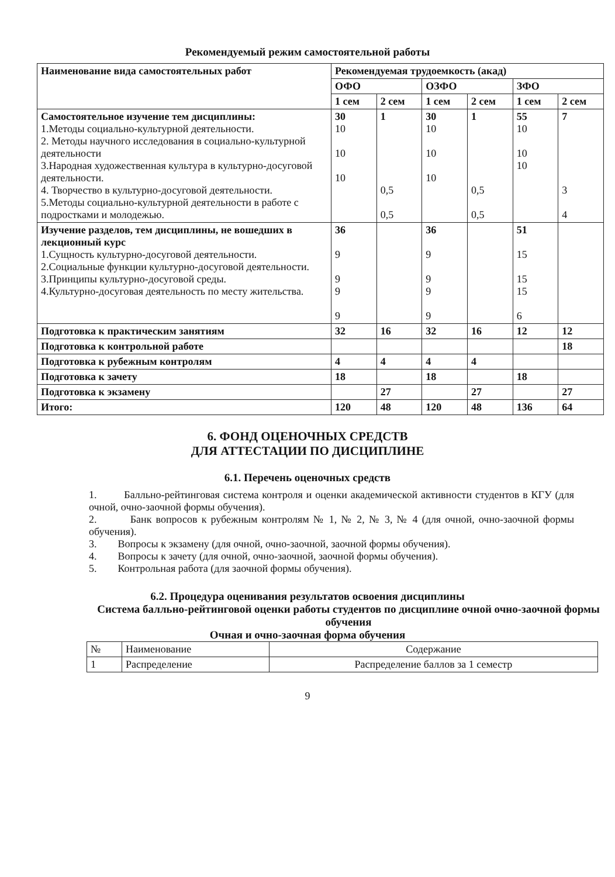Рекомендуемый режим самостоятельной работы
| Наименование вида самостоятельных работ | Рекомендуемая трудоемкость (акад) | | | | | |
| --- | --- | --- | --- | --- | --- | --- |
| | ОФО | | ОЗФО | | ЗФО | |
| | 1 сем | 2 сем | 1 сем | 2 сем | 1 сем | 2 сем |
| Самостоятельное изучение тем дисциплины: 1.Методы социально-культурной деятельности. 2. Методы научного исследования в социально-культурной деятельности 3.Народная художественная культура в культурно-досуговой деятельности. 4. Творчество в культурно-досуговой деятельности. 5.Методы социально-культурной деятельности в работе с подростками и молодежью. | 30 10 10 10 | 1 0,5 0,5 | 30 10 10 10 | 1 0,5 0,5 | 55 10 10 10 | 7 3 4 |
| Изучение разделов, тем дисциплины, не вошедших в лекционный курс 1.Сущность культурно-досуговой деятельности. 2.Социальные функции культурно-досуговой деятельности. 3.Принципы культурно-досуговой среды. 4.Культурно-досуговая деятельность по месту жительства. | 36 9 9 9 9 | | 36 9 9 9 9 | | 51 15 15 15 6 | |
| Подготовка к практическим занятиям | 32 | 16 | 32 | 16 | 12 | 12 |
| Подготовка к контрольной работе | | | | | | 18 |
| Подготовка к рубежным контролям | 4 | 4 | 4 | 4 | | |
| Подготовка к зачету | 18 | | 18 | | 18 | |
| Подготовка к экзамену | | 27 | | 27 | | 27 |
| Итого: | 120 | 48 | 120 | 48 | 136 | 64 |
6. ФОНД ОЦЕНОЧНЫХ СРЕДСТВ
ДЛЯ АТТЕСТАЦИИ ПО ДИСЦИПЛИНЕ
6.1. Перечень оценочных средств
1. Балльно-рейтинговая система контроля и оценки академической активности студентов в КГУ (для очной, очно-заочной формы обучения).
2. Банк вопросов к рубежным контролям № 1, № 2, № 3, № 4 (для очной, очно-заочной формы обучения).
3. Вопросы к экзамену (для очной, очно-заочной, заочной формы обучения).
4. Вопросы к зачету (для очной, очно-заочной, заочной формы обучения).
5. Контрольная работа (для заочной формы обучения).
6.2. Процедура оценивания результатов освоения дисциплины
Система балльно-рейтинговой оценки работы студентов по дисциплине очной очно-заочной формы обучения
Очная и очно-заочная форма обучения
| № | Наименование | Содержание |
| 1 | Распределение | Распределение баллов за 1 семестр |
9